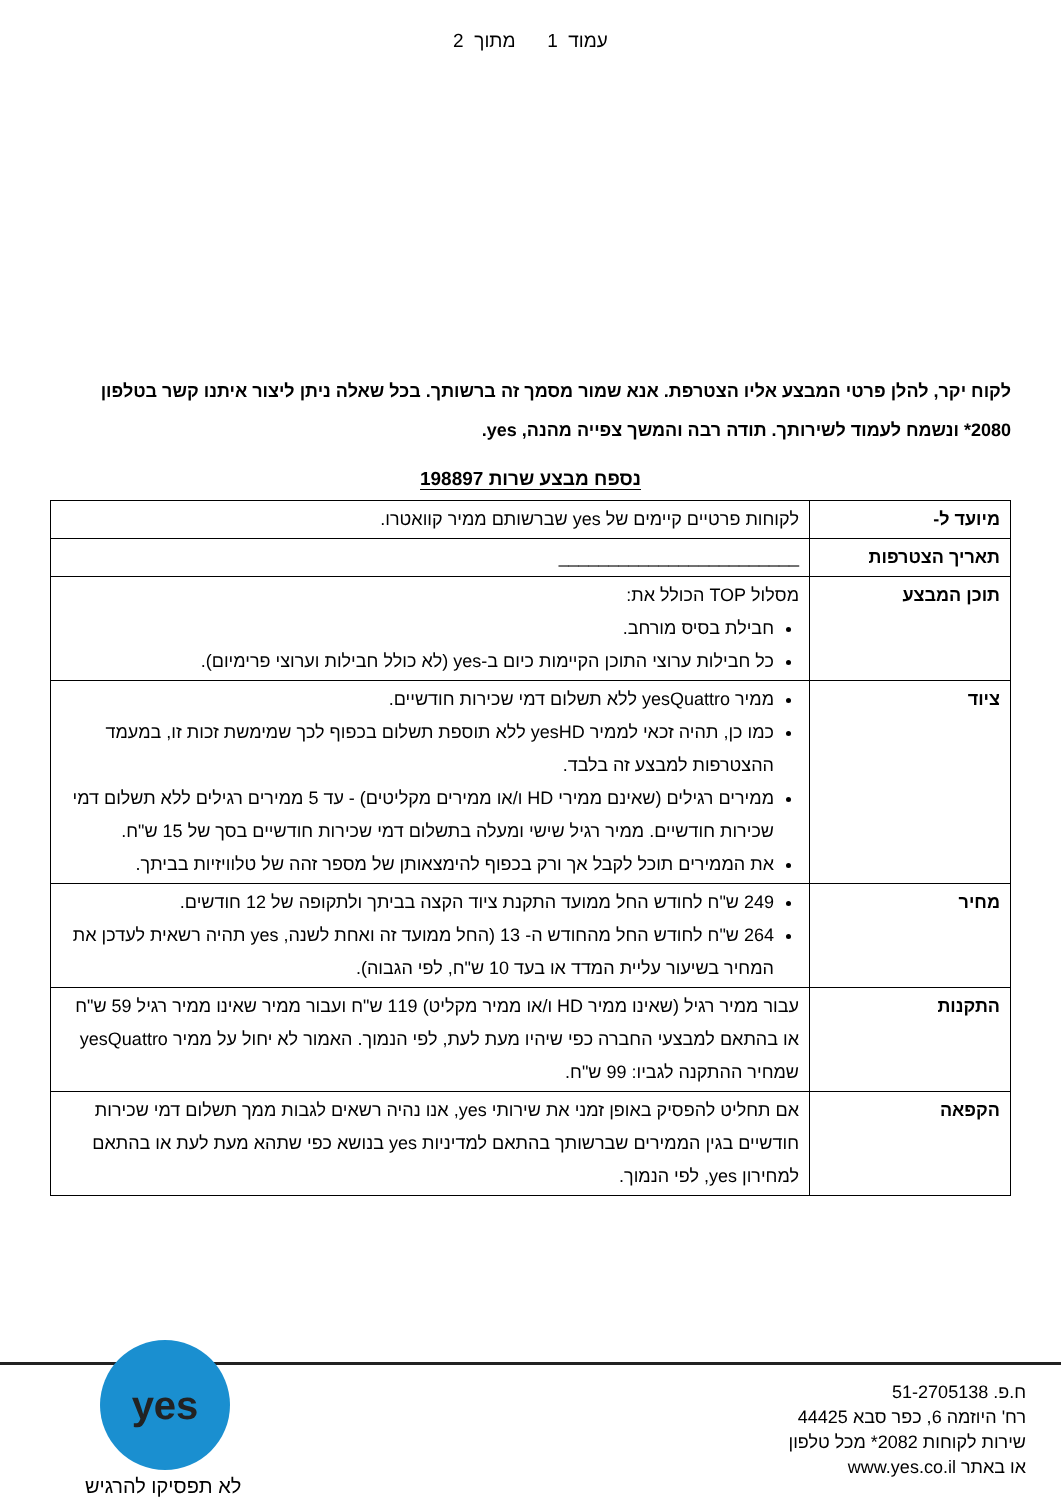עמוד 1 מתוך 2
לקוח יקר, להלן פרטי המבצע אליו הצטרפת. אנא שמור מסמך זה ברשותך. בכל שאלה ניתן ליצור איתנו קשר בטלפון 2080* ונשמח לעמוד לשירותך. תודה רבה והמשך צפייה מהנה, yes.
נספח מבצע שרות 198897
| מיועד ל- | לקוחות פרטיים קיימים של yes שברשותם ממיר קוואטרו. |
| תאריך הצטרפות | ________________________ |
| תוכן המבצע | מסלול TOP הכולל את: חבילת בסיס מורחב. כל חבילות ערוצי התוכן הקיימות כיום ב-yes (לא כולל חבילות וערוצי פרימיום). |
| ציוד | ממיר yesQuattro ללא תשלום דמי שכירות חודשיים. כמו כן, תהיה זכאי לממיר yesHD ללא תוספת תשלום בכפוף לכך שמימשת זכות זו, במעמד ההצטרפות למבצע זה בלבד. ממירים רגילים (שאינם ממירי HD ו/או ממירים מקליטים) - עד 5 ממירים רגילים ללא תשלום דמי שכירות חודשיים. ממיר רגיל שישי ומעלה בתשלום דמי שכירות חודשיים בסך של 15 ש"ח. את הממירים תוכל לקבל אך ורק בכפוף להימצאותן של מספר זהה של טלוויזיות בביתך. |
| מחיר | 249 ש"ח לחודש החל ממועד התקנת ציוד הקצה בביתך ולתקופה של 12 חודשים. 264 ש"ח לחודש החל מהחודש ה- 13 (החל ממועד זה ואחת לשנה, yes תהיה רשאית לעדכן את המחיר בשיעור עליית המדד או בעד 10 ש"ח, לפי הגבוה). |
| התקנות | עבור ממיר רגיל (שאינו ממיר HD ו/או ממיר מקליט) 119 ש"ח ועבור ממיר שאינו ממיר רגיל 59 ש"ח או בהתאם למבצעי החברה כפי שיהיו מעת לעת, לפי הנמוך. האמור לא יחול על ממיר yesQuattro שמחיר ההתקנה לגביו: 99 ש"ח. |
| הקפאה | אם תחליט להפסיק באופן זמני את שירותי yes, אנו נהיה רשאים לגבות ממך תשלום דמי שכירות חודשיים בגין הממירים שברשותך בהתאם למדיניות yes בנושא כפי שתהא מעת לעת או בהתאם למחירון yes, לפי הנמוך. |
yes
לא תפסיקו להרגיש
ח.פ. 51-2705138
רח' היוזמה 6, כפר סבא 44425
שירות לקוחות 2082* מכל טלפון
או באתר www.yes.co.il